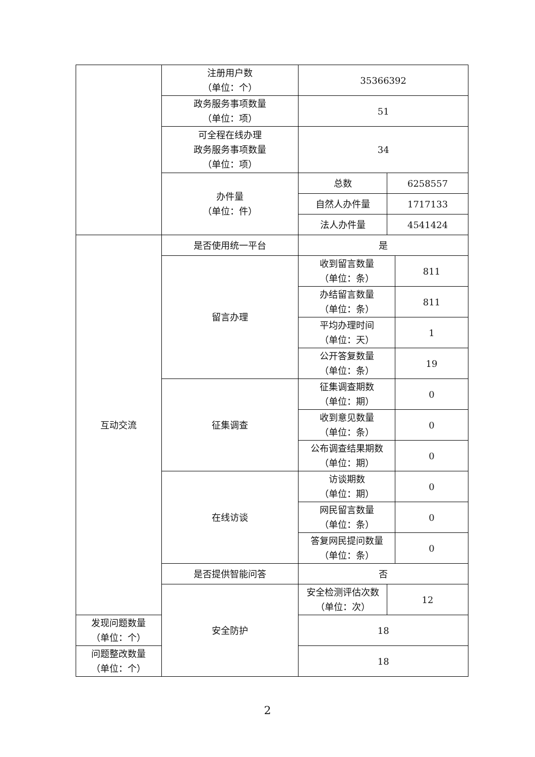| | 注册用户数 （单位：个） | 35366392 | | |
| | 政务服务事项数量 （单位：项） | 51 | | |
| | 可全程在线办理 政务服务事项数量 （单位：项） | 34 | | |
| | 办件量 （单位：件） | 总数 | 6258557 | |
| | | 自然人办件量 | 1717133 | |
| | | 法人办件量 | 4541424 | |
| 互动交流 | 是否使用统一平台 | 是 | | |
| | 留言办理 | 收到留言数量 （单位：条） | | 811 |
| | | 办结留言数量 （单位：条） | | 811 |
| | | 平均办理时间 （单位：天） | | 1 |
| | | 公开答复数量 （单位：条） | | 19 |
| | 征集调查 | 征集调查期数 （单位：期） | | 0 |
| | | 收到意见数量 （单位：条） | | 0 |
| | | 公布调查结果期数 （单位：期） | | 0 |
| | 在线访谈 | 访谈期数 （单位：期） | | 0 |
| | | 网民留言数量 （单位：条） | | 0 |
| | | 答复网民提问数量 （单位：条） | | 0 |
| | 是否提供智能问答 | 否 | | |
| | 安全防护 | 安全检测评估次数 （单位：次） | 12 | |
| 发现问题数量 （单位：个） | | 18 | | |
| 问题整改数量 （单位：个） | | 18 | | |
2